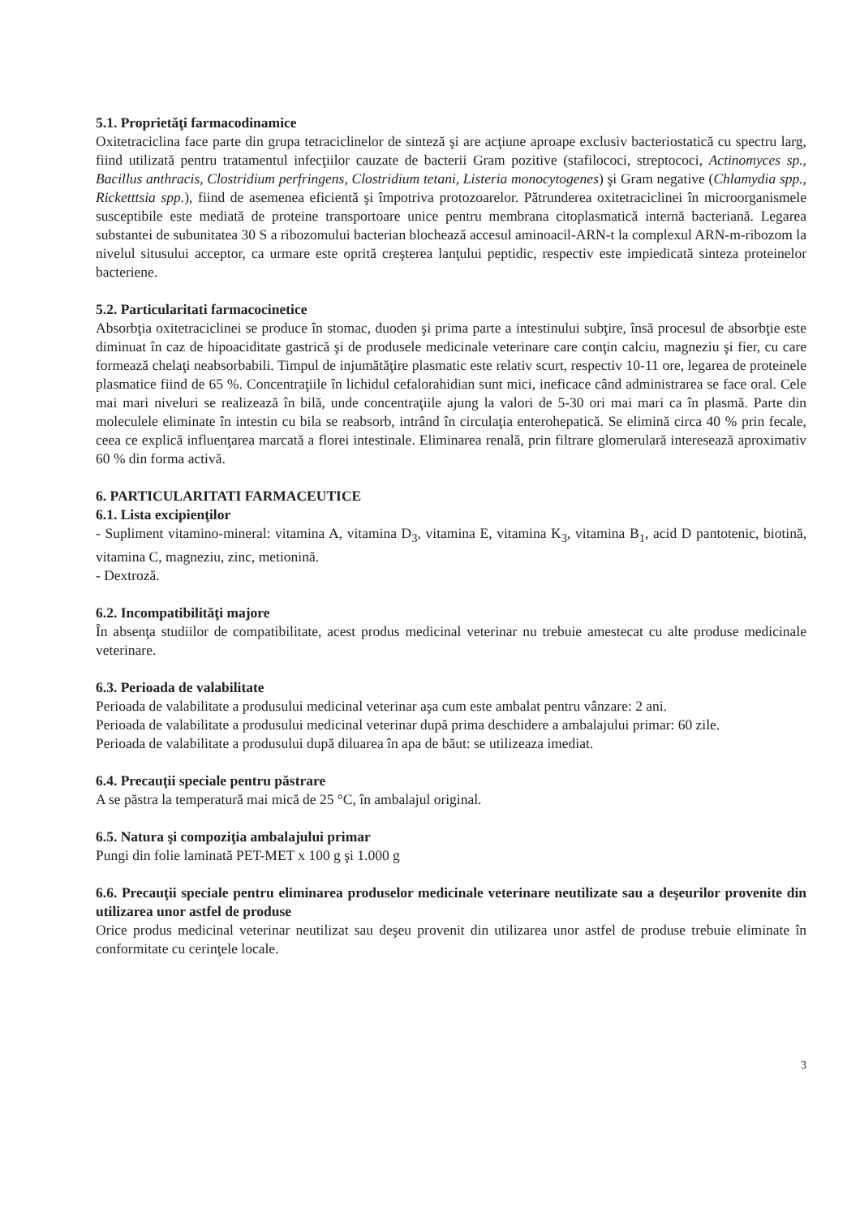5.1. Proprietăţi farmacodinamice
Oxitetraciclina face parte din grupa tetraciclinelor de sinteză şi are acţiune aproape exclusiv bacteriostatică cu spectru larg, fiind utilizată pentru tratamentul infecţiilor cauzate de bacterii Gram pozitive (stafilococi, streptococi, Actinomyces sp., Bacillus anthracis, Clostridium perfringens, Clostridium tetani, Listeria monocytogenes) şi Gram negative (Chlamydia spp., Ricketttsia spp.), fiind de asemenea eficientă şi împotriva protozoarelor. Pătrunderea oxitetraciclinei în microorganismele susceptibile este mediată de proteine transportoare unice pentru membrana citoplasmatică internă bacteriană. Legarea substantei de subunitatea 30 S a ribozomului bacterian blochează accesul aminoacil-ARN-t la complexul ARN-m-ribozom la nivelul situsului acceptor, ca urmare este oprită creşterea lanţului peptidic, respectiv este impiedicată sinteza proteinelor bacteriene.
5.2. Particularitati farmacocinetice
Absorbţia oxitetraciclinei se produce în stomac, duoden şi prima parte a intestinului subţire, însă procesul de absorbţie este diminuat în caz de hipoaciditate gastrică şi de produsele medicinale veterinare care conţin calciu, magneziu şi fier, cu care formează chelaţi neabsorbabili. Timpul de injumătăţire plasmatic este relativ scurt, respectiv 10-11 ore, legarea de proteinele plasmatice fiind de 65 %. Concentraţiile în lichidul cefalorahidian sunt mici, ineficace când administrarea se face oral. Cele mai mari niveluri se realizează în bilă, unde concentraţiile ajung la valori de 5-30 ori mai mari ca în plasmă. Parte din moleculele eliminate în intestin cu bila se reabsorb, intrând în circulaţia enterohepatică. Se elimină circa 40 % prin fecale, ceea ce explică influenţarea marcată a florei intestinale. Eliminarea renală, prin filtrare glomerulară interesează aproximativ 60 % din forma activă.
6. PARTICULARITATI FARMACEUTICE
6.1. Lista excipienţilor
- Supliment vitamino-mineral: vitamina A, vitamina D<sub>3</sub>, vitamina E, vitamina K<sub>3</sub>, vitamina B<sub>1</sub>, acid D pantotenic, biotină, vitamina C, magneziu, zinc, metionină.
- Dextroză.
6.2. Incompatibilităţi majore
În absenţa studiilor de compatibilitate, acest produs medicinal veterinar nu trebuie amestecat cu alte produse medicinale veterinare.
6.3. Perioada de valabilitate
Perioada de valabilitate a produsului medicinal veterinar aşa cum este ambalat pentru vânzare: 2 ani.
Perioada de valabilitate a produsului medicinal veterinar după prima deschidere a ambalajului primar: 60 zile.
Perioada de valabilitate a produsului după diluarea în apa de băut: se utilizeaza imediat.
6.4. Precauţii speciale pentru păstrare
A se păstra la temperatură mai mică de 25 °C, în ambalajul original.
6.5. Natura şi compoziţia ambalajului primar
Pungi din folie laminată PET-MET x 100 g şi 1.000 g
6.6. Precauţii speciale pentru eliminarea produselor medicinale veterinare neutilizate sau a deşeurilor provenite din utilizarea unor astfel de produse
Orice produs medicinal veterinar neutilizat sau deşeu provenit din utilizarea unor astfel de produse trebuie eliminate în conformitate cu cerinţele locale.
3